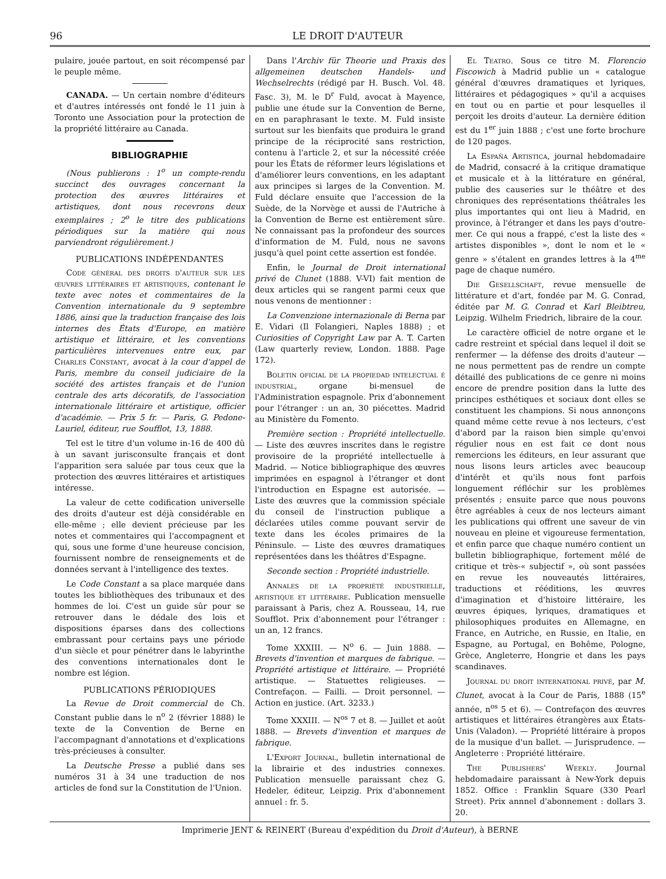96 LE DROIT D'AUTEUR
pulaire, jouée partout, en soit récompensé par le peuple même.
CANADA. — Un certain nombre d'éditeurs et d'autres intéressés ont fondé le 11 juin à Toronto une Association pour la protection de la propriété littéraire au Canada.
BIBLIOGRAPHIE
(Nous publierons : 1<sup>o</sup> un compte-rendu succinct des ouvrages concernant la protection des œuvres littéraires et artistiques, dont nous recevrons deux exemplaires ; 2<sup>o</sup> le titre des publications périodiques sur la matière qui nous parviendront régulièrement.)
PUBLICATIONS INDÉPENDANTES
Code général des droits d'auteur sur les œuvres littéraires et artistiques, contenant le texte avec notes et commentaires de la Convention internationale du 9 septembre 1886, ainsi que la traduction française des lois internes des États d'Europe, en matière artistique et littéraire, et les conventions particulières intervenues entre eux, par Charles Constant, avocat à la cour d'appel de Paris, membre du conseil judiciaire de la société des artistes français et de l'union centrale des arts décoratifs, de l'association internationale littéraire et artistique, officier d'académie. — Prix 5 fr. — Paris, G. Pedone-Lauriel, éditeur, rue Soufflot, 13, 1888.
Tel est le titre d'un volume in-16 de 400 dû à un savant jurisconsulte français et dont l'apparition sera saluée par tous ceux que la protection des œuvres littéraires et artistiques intéresse.
La valeur de cette codification universelle des droits d'auteur est déjà considérable en elle-même ; elle devient précieuse par les notes et commentaires qui l'accompagnent et qui, sous une forme d'une heureuse concision, fournissent nombre de renseignements et de données servant à l'intelligence des textes.
Le Code Constant a sa place marquée dans toutes les bibliothèques des tribunaux et des hommes de loi. C'est un guide sûr pour se retrouver dans le dédale des lois et dispositions éparses dans des collections embrassant pour certains pays une période d'un siècle et pour pénétrer dans le labyrinthe des conventions internationales dont le nombre est légion.
PUBLICATIONS PÉRIODIQUES
La Revue de Droit commercial de Ch. Constant publie dans le n<sup>o</sup> 2 (février 1888) le texte de la Convention de Berne en l'accompagnant d'annotations et d'explications très-précieuses à consulter.
La Deutsche Presse a publié dans ses numéros 31 à 34 une traduction de nos articles de fond sur la Constitution de l'Union.
Dans l'Archiv für Theorie und Praxis des allgemeinen deutschen Handels- und Wechselrechts (rédigé par H. Busch. Vol. 48. Fasc. 3), M. le D<sup>r</sup> Fuld, avocat à Mayence, publie une étude sur la Convention de Berne, en en paraphrasant le texte. M. Fuld insiste surtout sur les bienfaits que produira le grand principe de la réciprocité sans restriction, contenu à l'article 2, et sur la nécessité créée pour les États de réformer leurs législations et d'améliorer leurs conventions, en les adaptant aux principes si larges de la Convention. M. Fuld déclare ensuite que l'accession de la Suède, de la Norvège et aussi de l'Autriche à la Convention de Berne est entièrement sûre. Ne connaissant pas la profondeur des sources d'information de M. Fuld, nous ne savons jusqu'à quel point cette assertion est fondée.
Enfin, le Journal de Droit international privé de Clunet (1888. V-VI) fait mention de deux articles qui se rangent parmi ceux que nous venons de mentionner :
La Convenzione internazionale di Berna par E. Vidari (Il Folangieri, Naples 1888) ; et Curiosities of Copyright Law par A. T. Carten (Law quarterly review, London. 1888. Page 172).
Boletin oficial de la propiedad intelectual é industrial, organe bi-mensuel de l'Administration espagnole. Prix d'abonnement pour l'étranger : un an, 30 piécettes. Madrid au Ministère du Fomento.
Première section : Propriété intellectuelle. — Liste des œuvres inscrites dans le registre provisoire de la propriété intellectuelle à Madrid. — Notice bibliographique des œuvres imprimées en espagnol à l'étranger et dont l'introduction en Espagne est autorisée. — Liste des œuvres que la commission spéciale du conseil de l'instruction publique a déclarées utiles comme pouvant servir de texte dans les écoles primaires de la Péninsule. — Liste des œuvres dramatiques représentées dans les théâtres d'Espagne.
Seconde section : Propriété industrielle.
Annales de la propriété industrielle, artistique et littéraire. Publication mensuelle paraissant à Paris, chez A. Rousseau, 14, rue Soufflot. Prix d'abonnement pour l'étranger : un an, 12 francs.
Tome XXXIII. — N<sup>o</sup> 6. — Juin 1888. — Brevets d'invention et marques de fabrique. — Propriété artistique et littéraire. — Propriété artistique. — Statuettes religieuses. — Contrefaçon. — Failli. — Droit personnel. — Action en justice. (Art. 3233.)
Tome XXXIII. — N<sup>os</sup> 7 et 8. — Juillet et août 1888. — Brevets d'invention et marques de fabrique.
L'Export Journal, bulletin international de la librairie et des industries connexes. Publication mensuelle paraissant chez G. Hedeler, éditeur, Leipzig. Prix d'abonnement annuel : fr. 5.
El Teatro. Sous ce titre M. Florencio Fiscowich à Madrid publie un « catalogue général d'œuvres dramatiques et lyriques, littéraires et pédagogiques » qu'il a acquises en tout ou en partie et pour lesquelles il perçoit les droits d'auteur. La dernière édition est du 1<sup>er</sup> juin 1888 ; c'est une forte brochure de 120 pages.
La España Artistica, journal hebdomadaire de Madrid, consacré à la critique dramatique et musicale et à la littérature en général, publie des causeries sur le théâtre et des chroniques des représentations théâtrales les plus importantes qui ont lieu à Madrid, en province, à l'étranger et dans les pays d'outre-mer. Ce qui nous a frappé, c'est la liste des « artistes disponibles », dont le nom et le « genre » s'étalent en grandes lettres à la 4<sup>me</sup> page de chaque numéro.
Die Gesellschaft, revue mensuelle de littérature et d'art, fondée par M. G. Conrad, éditée par M. G. Conrad et Karl Bleibtreu, Leipzig. Wilhelm Friedrich, libraire de la cour.
Le caractère officiel de notre organe et le cadre restreint et spécial dans lequel il doit se renfermer — la défense des droits d'auteur — ne nous permettent pas de rendre un compte détaillé des publications de ce genre ni moins encore de prendre position dans la lutte des principes esthétiques et sociaux dont elles se constituent les champions. Si nous annonçons quand même cette revue à nos lecteurs, c'est d'abord par la raison bien simple qu'envoi régulier nous en est fait ce dont nous remercions les éditeurs, en leur assurant que nous lisons leurs articles avec beaucoup d'intérêt et qu'ils nous font parfois longuement réfléchir sur les problèmes présentés ; ensuite parce que nous pouvons être agréables à ceux de nos lecteurs aimant les publications qui offrent une saveur de vin nouveau en pleine et vigoureuse fermentation, et enfin parce que chaque numéro contient un bulletin bibliographique, fortement mêlé de critique et très-« subjectif », où sont passées en revue les nouveautés littéraires, traductions et rééditions, les œuvres d'imagination et d'histoire littéraire, les œuvres épiques, lyriques, dramatiques et philosophiques produites en Allemagne, en France, en Autriche, en Russie, en Italie, en Espagne, au Portugal, en Bohême, Pologne, Grèce, Angleterre, Hongrie et dans les pays scandinaves.
Journal du droit international privé, par M. Clunet, avocat à la Cour de Paris, 1888 (15<sup>e</sup> année, n<sup>os</sup> 5 et 6). — Contrefaçon des œuvres artistiques et littéraires étrangères aux États-Unis (Valadon). — Propriété littéraire à propos de la musique d'un ballet. — Jurisprudence. — Angleterre : Propriété littéraire.
The Publishers' Weekly. Journal hebdomadaire paraissant à New-York depuis 1852. Office : Franklin Square (330 Pearl Street). Prix annnel d'abonnement : dollars 3. 20.
Imprimerie JENT & REINERT (Bureau d'expédition du Droit d'Auteur), à BERNE